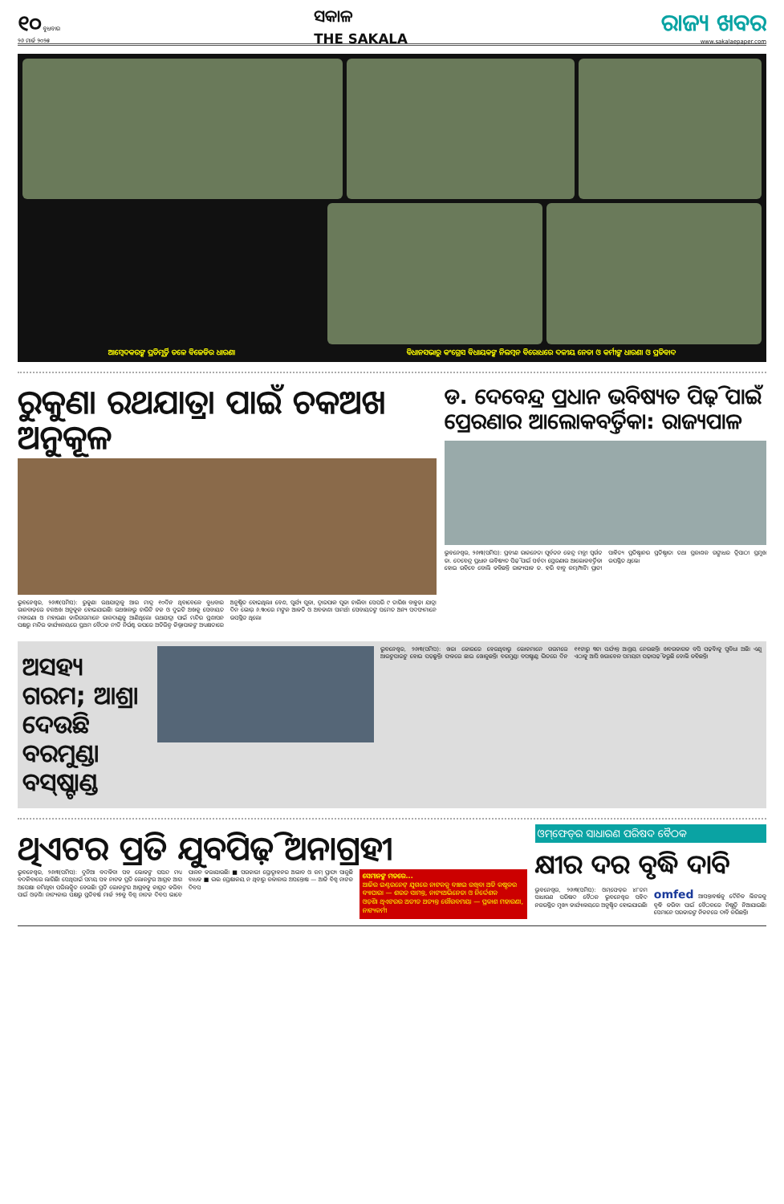୧୦ ବୁଧବାର
୨୬ ମାର୍ଚ୍ଚ ୨୦୨୫
ସକାଳ
THE SAKALA
ରାଜ୍ୟ ଖବର
www.sakalaepaper.com
ଆମ୍ବେଦକରଙ୍କ ପ୍ରତିମୂର୍ତ୍ତି ତଳେ ବିଜେଡିର ଧାରଣା ବିଧାନସଭାରୁ କଂଗ୍ରେସ ବିଧାୟକଙ୍କ ନିଲମ୍ବନ ବିରୋଧରେ ଦଳୀୟ ନେତା ଓ କର୍ମୀଙ୍କ ଧାରଣା ଓ ପ୍ରତିବାଦ
ରୁକୁଣା ରଥଯାତ୍ରା ପାଇଁ ଚକଅଖ ଅନୁକୂଳ
ଭୁବନେଶ୍ୱର, ୨୬।୩(ସମିସ): ରୁକୁଣା ରଥଯାତ୍ରାକୁ ଆଉ ମାତ୍ର ୧୦ଦିନ ଥିବାବେଳେ ବୁଧବାର ରାଜବାଡ଼ରେ ଚକଅଖ ଅନୁକୂଳ ହୋଇଯାଇଛି। ରଥଖଳାରୁ ଚାରିଟି ଚକ ଓ ଦୁଇଟି ଅଖକୁ ସେବାୟତ ମହାରଣା ଓ ମହାରଣା କାରିଗରମାନେ ରାଜଦାଣ୍ଡକୁ ଆଣିଥିଲେ। ରଥଯାତ୍ରା ପାଇଁ ମନ୍ଦିର ପ୍ରଶାସନ ପକ୍ଷରୁ ମନ୍ଦିର କାର୍ଯ୍ୟାଳୟରେ ପ୍ରଥମ ବୈଠକ ନୀତି ନିର୍ଘଣ୍ଟ ଉପରେ ଅତିରିକ୍ତ ଜିଲ୍ଲାପାଳଙ୍କ ଅଧ୍ୟକ୍ଷତାରେ ଅନୁଷ୍ଠିତ ହୋଇଥିଲା। ବେଶ, ସୂର୍ଯ୍ୟ ପୂଜା, ଦ୍ୱାରପାଳ ପୂଜା ଚାଲିବ। ସେପରି ୯ ତାରିଖ ବାହୁଡ଼ା ଯାତ୍ରା ଦିନ ଭୋର୍ ୬.୩୦ରେ ମଙ୍ଗଳ ଆଳତି ଓ ଅବକାଶ। ସାମର୍ଥୀ ସେବାୟତଙ୍କ ସମେତ ଅନ୍ୟ ସଦସ୍ୟମାନେ ଉପସ୍ଥିତ ଥିଲେ।
ଡ. ଦେବେନ୍ଦ୍ର ପ୍ରଧାନ ଭବିଷ୍ୟତ ପିଢ଼ି ପାଇଁ ପ୍ରେରଣାର ଆଲୋକବର୍ତ୍ତିକା: ରାଜ୍ୟପାଳ
ଭୁବନେଶ୍ୱର, ୨୬।୩(ସମିସ): ପ୍ରବୀଣ ରାଜନେତା ପୂର୍ବତନ କେନ୍ଦ୍ର ମନ୍ତ୍ରୀ ସ୍ୱର୍ଗତ ଡା. ଦେବେନ୍ଦ୍ର ପ୍ରଧାନ ଭବିଷ୍ୟତ ପିଢ଼ି ପାଇଁ ସର୍ବଦା ପ୍ରେରଣାର ଆଲୋକବର୍ତ୍ତିକା ହୋଇ ରହିବେ ବୋଲି କହିଛନ୍ତି ରାଜ୍ୟପାଳ ଡ. ହରି ବାବୁ କମ୍ଭମ୍ପାଟି। ପ୍ରାଚୀ ସାହିତ୍ୟ ପ୍ରତିଷ୍ଠାନର ପ୍ରତିଷ୍ଠାତା ତଥା ପ୍ରକାଶକ ଗଙ୍ଗାଧର ତ୍ରିପାଠୀ ପ୍ରମୁଖ ଉପସ୍ଥିତ ଥିଲେ।
ଅସହ୍ୟ ଗରମ; ଆଶ୍ରା ଦେଉଛି ବରମୁଣ୍ଡା ବସ୍‌ଷ୍ଟାଣ୍ଡ
ଭୁବନେଶ୍ୱର, ୨୬।୩(ସମିସ): ଖରା ଜୋରରେ ହେଉଥିବାରୁ ଲୋକମାନେ ଗରମରେ ଆଉଟୁପାଉଟୁ ହୋଇ ପଡ଼ୁଛନ୍ତି। ଫଳରେ ଛାଇ ଖୋଜୁଛନ୍ତି। ବରମୁଣ୍ଡା ବସଷ୍ଟାଣ୍ଡ ଭିତରେ ଦିନ ୧୧ଟାରୁ ୩ଟା ପର୍ଯ୍ୟନ୍ତ ଆଶ୍ରୟ ନେଉଛନ୍ତି। ଖବରକାଗଜ ବସି ପଢ଼ିବାକୁ ସୁବିଧା ଅଛି। ଏଣୁ ଏଠାକୁ ଆସି ଖରାବେଳ ସମୟଟା ପଢ଼ାପଢ଼ି କରୁଛି ବୋଲି କହିଛନ୍ତି।
ଥିଏଟର ପ୍ରତି ଯୁବପିଢ଼ି ଅନାଗ୍ରହୀ
ଭୁବନେଶ୍ୱର, ୨୬।୩(ସମିସ): ଦୁନିଆ ବଦଳିବା ସହ ଲୋକଙ୍କ ପସନ୍ଦ ମଧ୍ୟ ବଦଳିବାରେ ଲାଗିଛି। ସେଥିପାଇଁ ସମୟ ସହ ନାଟକ ପ୍ରତି ଲୋକଙ୍କର ଆଗ୍ରହ ଆଗ ଅପେକ୍ଷା କମିଥିବା ପରିଲକ୍ଷିତ ହେଉଛି। ପ୍ରତି ଲୋକଙ୍କର ଆଗ୍ରହକୁ ଜାଗ୍ରତ କରିବା ପାଇଁ ଓଡ଼ିଶା ନାଟ୍ୟକାର ପକ୍ଷରୁ ପ୍ରତିବର୍ଷ ମାର୍ଚ୍ଚ ୨୭କୁ ବିଶ୍ୱ ନାଟକ ଦିବସ ଭାବେ ପାଳନ କରାଯାଉଛି। ■ ସରକାରୀ ପ୍ରୋତ୍ସାହନର ଅଭାବ ଓ କମ୍ ପ୍ରାପ୍ୟ ସାଜୁଛି ବାଧକ ■ ଭଲ ପ୍ରେକ୍ଷାଳୟ ନ ଥିବାରୁ କଳାକାର ଅସନ୍ତୋଷ — ଆଜି ବିଶ୍ୱ ନାଟକ ଦିବସ
ସେମାନଙ୍କ ମତରେ...
ଆଜିର ଇଣ୍ଟରନେଟ୍ ଯୁଗରେ ନାଟକକୁ ବଞ୍ଚାଇ ରଖିବା ଅତି କଷ୍ଟକର ବ୍ୟାପାର। — ଶରତ ସାମନ୍ତ, ନାଟ୍ୟଅଭିନେତା ଓ ନିର୍ଦ୍ଦେଶକ
ଓଡ଼ିଶା ଥିଏଟରର ଅତୀତ ଅତ୍ୟନ୍ତ ଗୌରବମୟ। — ପ୍ରକାଶ ମହାରଣା, ନାଟ୍ୟକର୍ମୀ
ଓମ୍‌ଫେଡ୍‌ର ସାଧାରଣ ପରିଷଦ ବୈଠକ
କ୍ଷୀର ଦର ବୃଦ୍ଧି ଦାବି
ଭୁବନେଶ୍ୱର, ୨୬।୩(ସମିସ): ଓମ୍‌ଫେଡ୍‌ର ୪୮ତମ ସାଧାରଣ ପରିଷଦ ବୈଠକ ଭୁବନେଶ୍ୱର ସହିଦ ନଗରସ୍ଥିତ ମୁଖ୍ୟ କାର୍ଯ୍ୟାଳୟରେ ଅନୁଷ୍ଠିତ ହୋଇଯାଇଛି। omfed ଆସନ୍ତାବର୍ଷକୁ ଦୈନିକ ଲିଟରକୁ ବୃଦ୍ଧି କରିବା ପାଇଁ ବୈଠକରେ ନିଷ୍ପତ୍ତି ନିଆଯାଇଛି। ସେମାନେ ସରକାରଙ୍କ ନିକଟରେ ଦାବି କରିଛନ୍ତି।